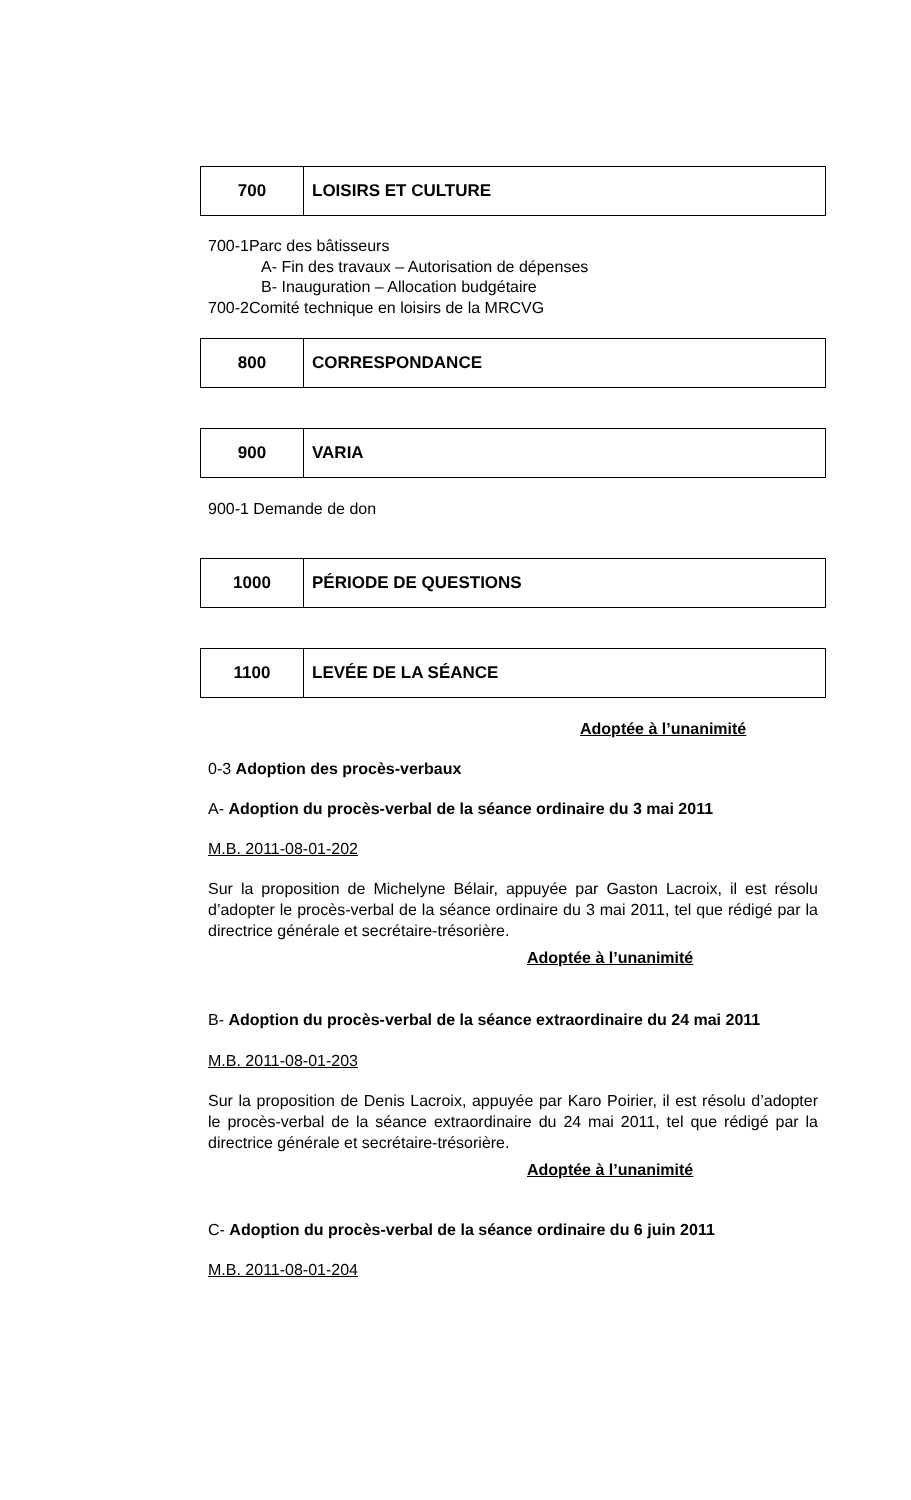| 700 | LOISIRS ET CULTURE |
700-1Parc des bâtisseurs
A- Fin des travaux – Autorisation de dépenses
B- Inauguration – Allocation budgétaire
700-2Comité technique en loisirs de la MRCVG
| 800 | CORRESPONDANCE |
| 900 | VARIA |
900-1 Demande de don
| 1000 | PÉRIODE DE QUESTIONS |
| 1100 | LEVÉE DE LA SÉANCE |
Adoptée à l’unanimité
0-3 Adoption des procès-verbaux
A- Adoption du procès-verbal de la séance ordinaire du 3 mai 2011
M.B. 2011-08-01-202
Sur la proposition de Michelyne Bélair, appuyée par Gaston Lacroix, il est résolu d’adopter le procès-verbal de la séance ordinaire du 3 mai 2011, tel que rédigé par la directrice générale et secrétaire-trésorière.
Adoptée à l’unanimité
B- Adoption du procès-verbal de la séance extraordinaire du 24 mai 2011
M.B. 2011-08-01-203
Sur la proposition de Denis Lacroix, appuyée par Karo Poirier, il est résolu d’adopter le procès-verbal de la séance extraordinaire du 24 mai 2011, tel que rédigé par la directrice générale et secrétaire-trésorière.
Adoptée à l’unanimité
C- Adoption du procès-verbal de la séance ordinaire du 6 juin 2011
M.B. 2011-08-01-204